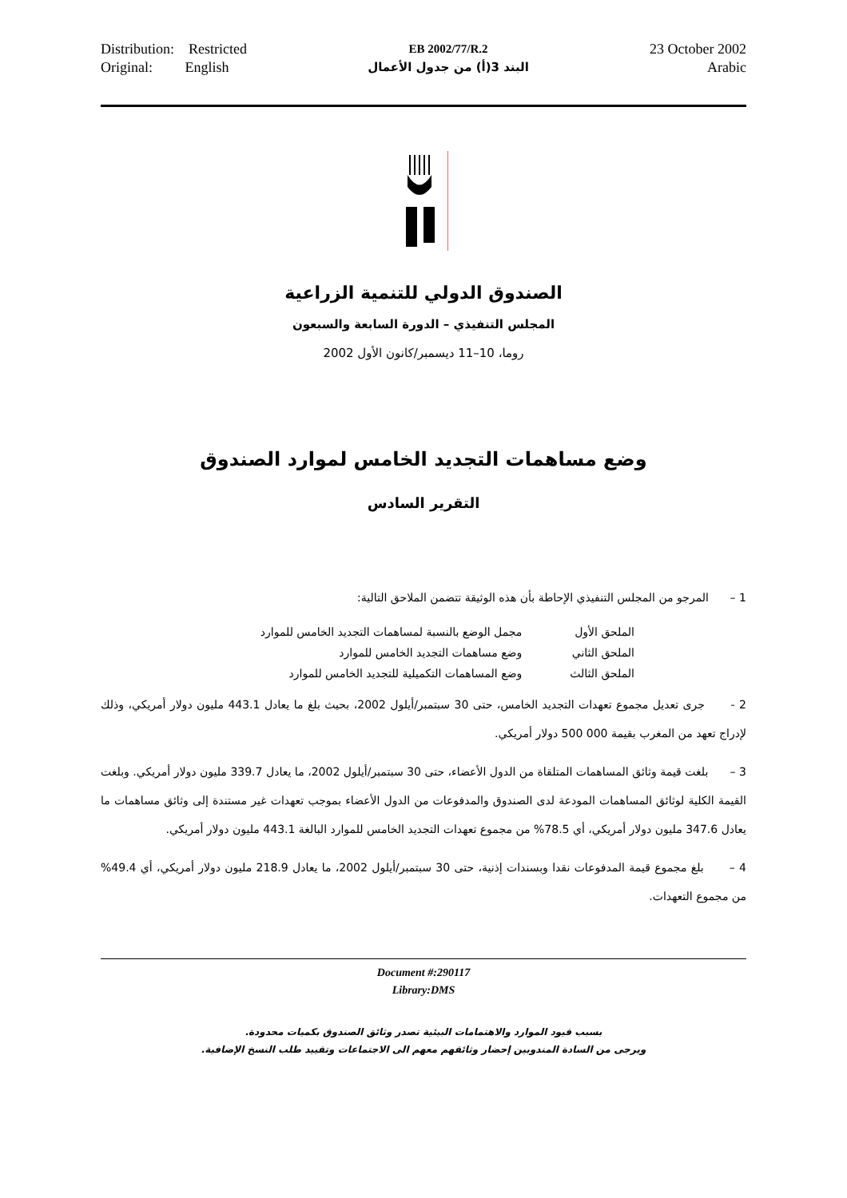Distribution: Restricted
Original: English
EB 2002/77/R.2
البند 3(أ) من جدول الأعمال
23 October 2002
Arabic
الصندوق الدولي للتنمية الزراعية
المجلس التنفيذي – الدورة السابعة والسبعون
روما، 10–11 ديسمبر/كانون الأول 2002
وضع مساهمات التجديد الخامس لموارد الصندوق
التقرير السادس
1 – المرجو من المجلس التنفيذي الإحاطة بأن هذه الوثيقة تتضمن الملاحق التالية:
| الملحق الأول | مجمل الوضع بالنسبة لمساهمات التجديد الخامس للموارد |
| الملحق الثاني | وضع مساهمات التجديد الخامس للموارد |
| الملحق الثالث | وضع المساهمات التكميلية للتجديد الخامس للموارد |
2 - جرى تعديل مجموع تعهدات التجديد الخامس، حتى 30 سبتمبر/أيلول 2002، بحيث بلغ ما يعادل 443.1 مليون دولار أمريكي، وذلك لإدراج تعهد من المغرب بقيمة 000 500 دولار أمريكي.
3 – بلغت قيمة وثائق المساهمات المتلقاة من الدول الأعضاء، حتى 30 سبتمبر/أيلول 2002، ما يعادل 339.7 مليون دولار أمريكي. وبلغت القيمة الكلية لوثائق المساهمات المودعة لدى الصندوق والمدفوعات من الدول الأعضاء بموجب تعهدات غير مستندة إلى وثائق مساهمات ما يعادل 347.6 مليون دولار أمريكي، أي 78.5% من مجموع تعهدات التجديد الخامس للموارد البالغة 443.1 مليون دولار أمريكي.
4 – بلغ مجموع قيمة المدفوعات نقدا وبسندات إذنية، حتى 30 سبتمبر/أيلول 2002، ما يعادل 218.9 مليون دولار أمريكي، أي 49.4% من مجموع التعهدات.
Document #:290117
Library:DMS
بسبب قيود الموارد والاهتمامات البيئية تصدر وثائق الصندوق بكميات محدودة.
ويرجى من السادة المندوبين إحضار وثائقهم معهم الى الاجتماعات وتقييد طلب النسخ الإضافية.